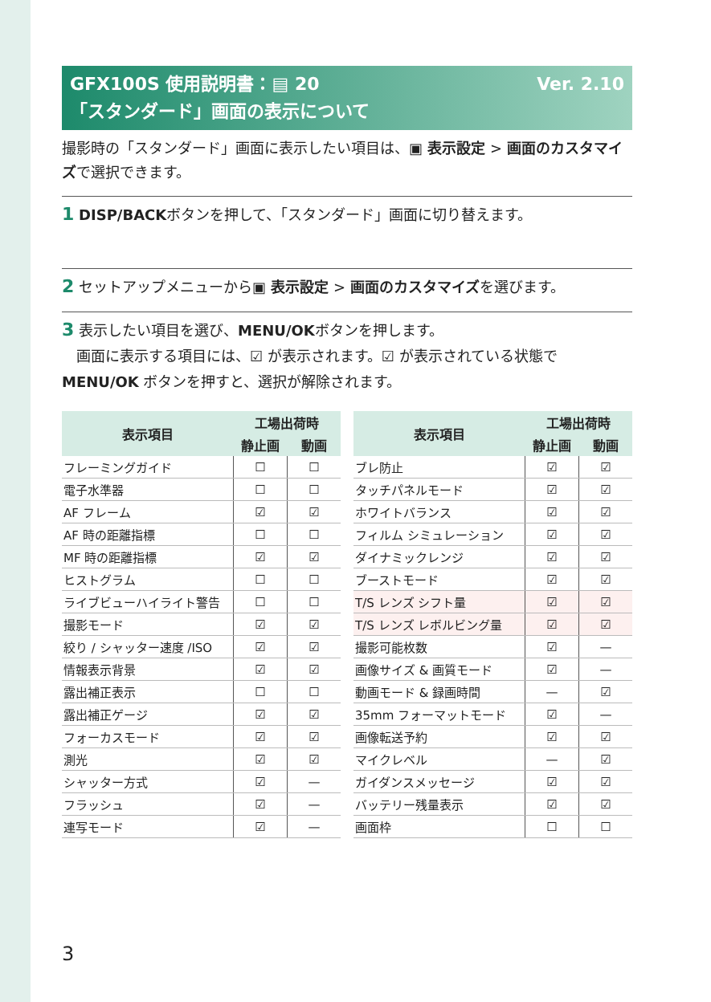Ver. 2.10 GFX100S 使用説明書：▤ 20
「スタンダード」画面の表示について
撮影時の「スタンダード」画面に表示したい項目は、▣ 表示設定 > 画面のカスタマイズで選択できます。
1 DISP/BACKボタンを押して、「スタンダード」画面に切り替えます。
2 セットアップメニューから▣ 表示設定 > 画面のカスタマイズを選びます。
3 表示したい項目を選び、MENU/OKボタンを押します。
　画面に表示する項目には、☑ が表示されます。☑ が表示されている状態で MENU/OK ボタンを押すと、選択が解除されます。
| 表示項目 | 工場出荷時 | |
| --- | --- | --- |
| | 静止画 | 動画 |
| フレーミングガイド | ☐ | ☐ |
| 電子水準器 | ☐ | ☐ |
| AF フレーム | ☑ | ☑ |
| AF 時の距離指標 | ☐ | ☐ |
| MF 時の距離指標 | ☑ | ☑ |
| ヒストグラム | ☐ | ☐ |
| ライブビューハイライト警告 | ☐ | ☐ |
| 撮影モード | ☑ | ☑ |
| 絞り / シャッター速度 /ISO | ☑ | ☑ |
| 情報表示背景 | ☑ | ☑ |
| 露出補正表示 | ☐ | ☐ |
| 露出補正ゲージ | ☑ | ☑ |
| フォーカスモード | ☑ | ☑ |
| 測光 | ☑ | ☑ |
| シャッター方式 | ☑ | — |
| フラッシュ | ☑ | — |
| 連写モード | ☑ | — |
| 表示項目 | 工場出荷時 | |
| --- | --- | --- |
| | 静止画 | 動画 |
| ブレ防止 | ☑ | ☑ |
| タッチパネルモード | ☑ | ☑ |
| ホワイトバランス | ☑ | ☑ |
| フィルム シミュレーション | ☑ | ☑ |
| ダイナミックレンジ | ☑ | ☑ |
| ブーストモード | ☑ | ☑ |
| T/S レンズ シフト量 | ☑ | ☑ |
| T/S レンズ レボルビング量 | ☑ | ☑ |
| 撮影可能枚数 | ☑ | — |
| 画像サイズ & 画質モード | ☑ | — |
| 動画モード & 録画時間 | — | ☑ |
| 35mm フォーマットモード | ☑ | — |
| 画像転送予約 | ☑ | ☑ |
| マイクレベル | — | ☑ |
| ガイダンスメッセージ | ☑ | ☑ |
| バッテリー残量表示 | ☑ | ☑ |
| 画面枠 | ☐ | ☐ |
3